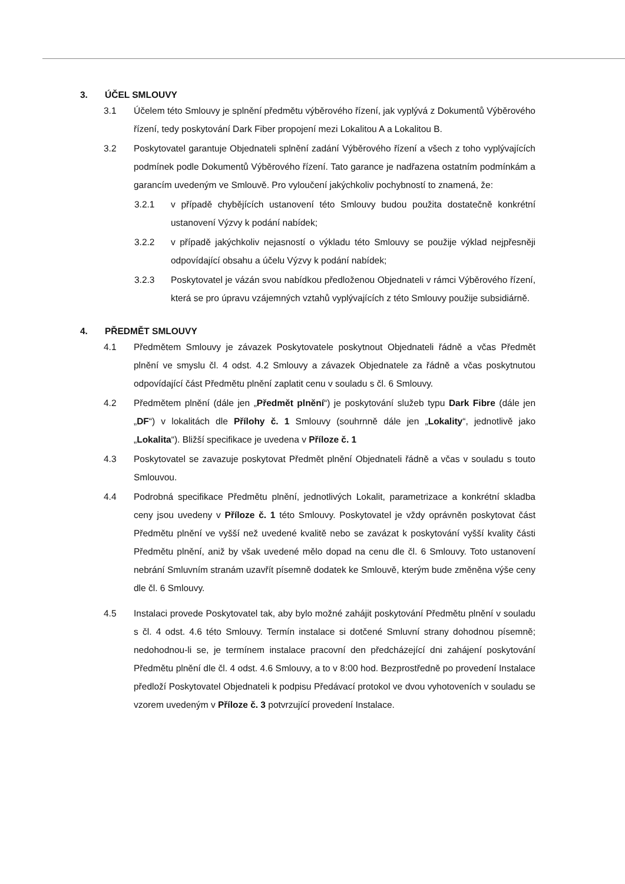3. ÚČEL SMLOUVY
3.1 Účelem této Smlouvy je splnění předmětu výběrového řízení, jak vyplývá z Dokumentů Výběrového řízení, tedy poskytování Dark Fiber propojení mezi Lokalitou A a Lokalitou B.
3.2 Poskytovatel garantuje Objednateli splnění zadání Výběrového řízení a všech z toho vyplývajících podmínek podle Dokumentů Výběrového řízení. Tato garance je nadřazena ostatním podmínkám a garancím uvedeným ve Smlouvě. Pro vyloučení jakýchkoliv pochybností to znamená, že:
3.2.1 v případě chybějících ustanovení této Smlouvy budou použita dostatečně konkrétní ustanovení Výzvy k podání nabídek;
3.2.2 v případě jakýchkoliv nejasností o výkladu této Smlouvy se použije výklad nejpřesněji odpovídající obsahu a účelu Výzvy k podání nabídek;
3.2.3 Poskytovatel je vázán svou nabídkou předloženou Objednateli v rámci Výběrového řízení, která se pro úpravu vzájemných vztahů vyplývajících z této Smlouvy použije subsidiárně.
4. PŘEDMĚT SMLOUVY
4.1 Předmětem Smlouvy je závazek Poskytovatele poskytnout Objednateli řádně a včas Předmět plnění ve smyslu čl. 4 odst. 4.2 Smlouvy a závazek Objednatele za řádně a včas poskytnutou odpovídající část Předmětu plnění zaplatit cenu v souladu s čl. 6 Smlouvy.
4.2 Předmětem plnění (dále jen „Předmět plnění“) je poskytování služeb typu Dark Fibre (dále jen „DF“) v lokalitách dle Přílohy č. 1 Smlouvy (souhrnně dále jen „Lokality“, jednotlivě jako „Lokalita“). Bližší specifikace je uvedena v Příloze č. 1
4.3 Poskytovatel se zavazuje poskytovat Předmět plnění Objednateli řádně a včas v souladu s touto Smlouvou.
4.4 Podrobná specifikace Předmětu plnění, jednotlivých Lokalit, parametrizace a konkrétní skladba ceny jsou uvedeny v Příloze č. 1 této Smlouvy. Poskytovatel je vždy oprávněn poskytovat část Předmětu plnění ve vyšší než uvedené kvalitě nebo se zavázat k poskytování vyšší kvality části Předmětu plnění, aniž by však uvedené mělo dopad na cenu dle čl. 6 Smlouvy. Toto ustanovení nebrání Smluvním stranám uzavřít písemně dodatek ke Smlouvě, kterým bude změněna výše ceny dle čl. 6 Smlouvy.
4.5 Instalaci provede Poskytovatel tak, aby bylo možné zahájit poskytování Předmětu plnění v souladu s čl. 4 odst. 4.6 této Smlouvy. Termín instalace si dotčené Smluvní strany dohodnou písemně; nedohodnou-li se, je termínem instalace pracovní den předcházející dni zahájení poskytování Předmětu plnění dle čl. 4 odst. 4.6 Smlouvy, a to v 8:00 hod. Bezprostředně po provedení Instalace předloží Poskytovatel Objednateli k podpisu Předávací protokol ve dvou vyhotoveních v souladu se vzorem uvedeným v Příloze č. 3 potvrzující provedení Instalace.